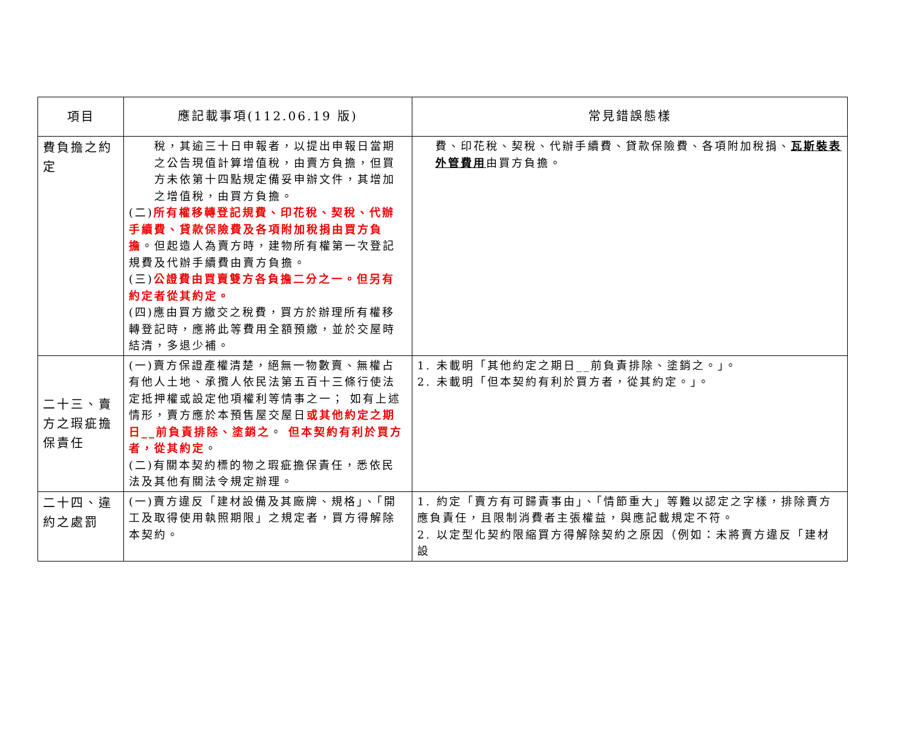| 項目 | 應記載事項(112.06.19 版) | 常見錯誤態樣 |
| --- | --- | --- |
| 費負擔之約定 | 稅，其逾三十日申報者，以提出申報日當期之公告現值計算增值稅，由賣方負擔，但買方未依第十四點規定備妥申辦文件，其增加之增值稅，由買方負擔。 (二) 所有權移轉登記規費、印花稅、契稅、代辦手續費、貸款保險費及各項附加稅捐由買方負擔 。但起造人為賣方時，建物所有權第一次登記規費及代辦手續費由賣方負擔。 (三) 公證費由買賣雙方各負擔二分之一。但另有約定者從其約定。 (四)應由買方繳交之稅費，買方於辦理所有權移轉登記時，應將此等費用全額預繳，並於交屋時結清，多退少補。 | 費、印花稅、契稅、代辦手續費、貸款保險費、各項附加稅捐、 瓦斯裝表外管費用 由買方負擔。 |
| 二十三、賣方之瑕疵擔保責任 | (一)賣方保證產權清楚，絕無一物數賣、無權占有他人土地、承攬人依民法第五百十三條行使法定抵押權或設定他項權利等情事之一； 如有上述情形，賣方應於本預售屋交屋日 或其他約定之期日__前負責排除、塗銷之 。 但本契約有利於買方者，從其約定 。 (二)有關本契約標的物之瑕疵擔保責任，悉依民法及其他有關法令規定辦理。 | 1. 未載明「其他約定之期日__前負責排除、塗銷之。」。 2. 未載明「但本契約有利於買方者，從其約定。」。 |
| 二十四、違約之處罰 | (一)賣方違反「建材設備及其廠牌、規格」、「開工及取得使用執照期限」之規定者，買方得解除本契約。 | 1. 約定「賣方有可歸責事由」、「情節重大」等難以認定之字樣，排除賣方應負責任，且限制消費者主張權益，與應記載規定不符。 2. 以定型化契約限縮買方得解除契約之原因（例如：未將賣方違反「建材設 |